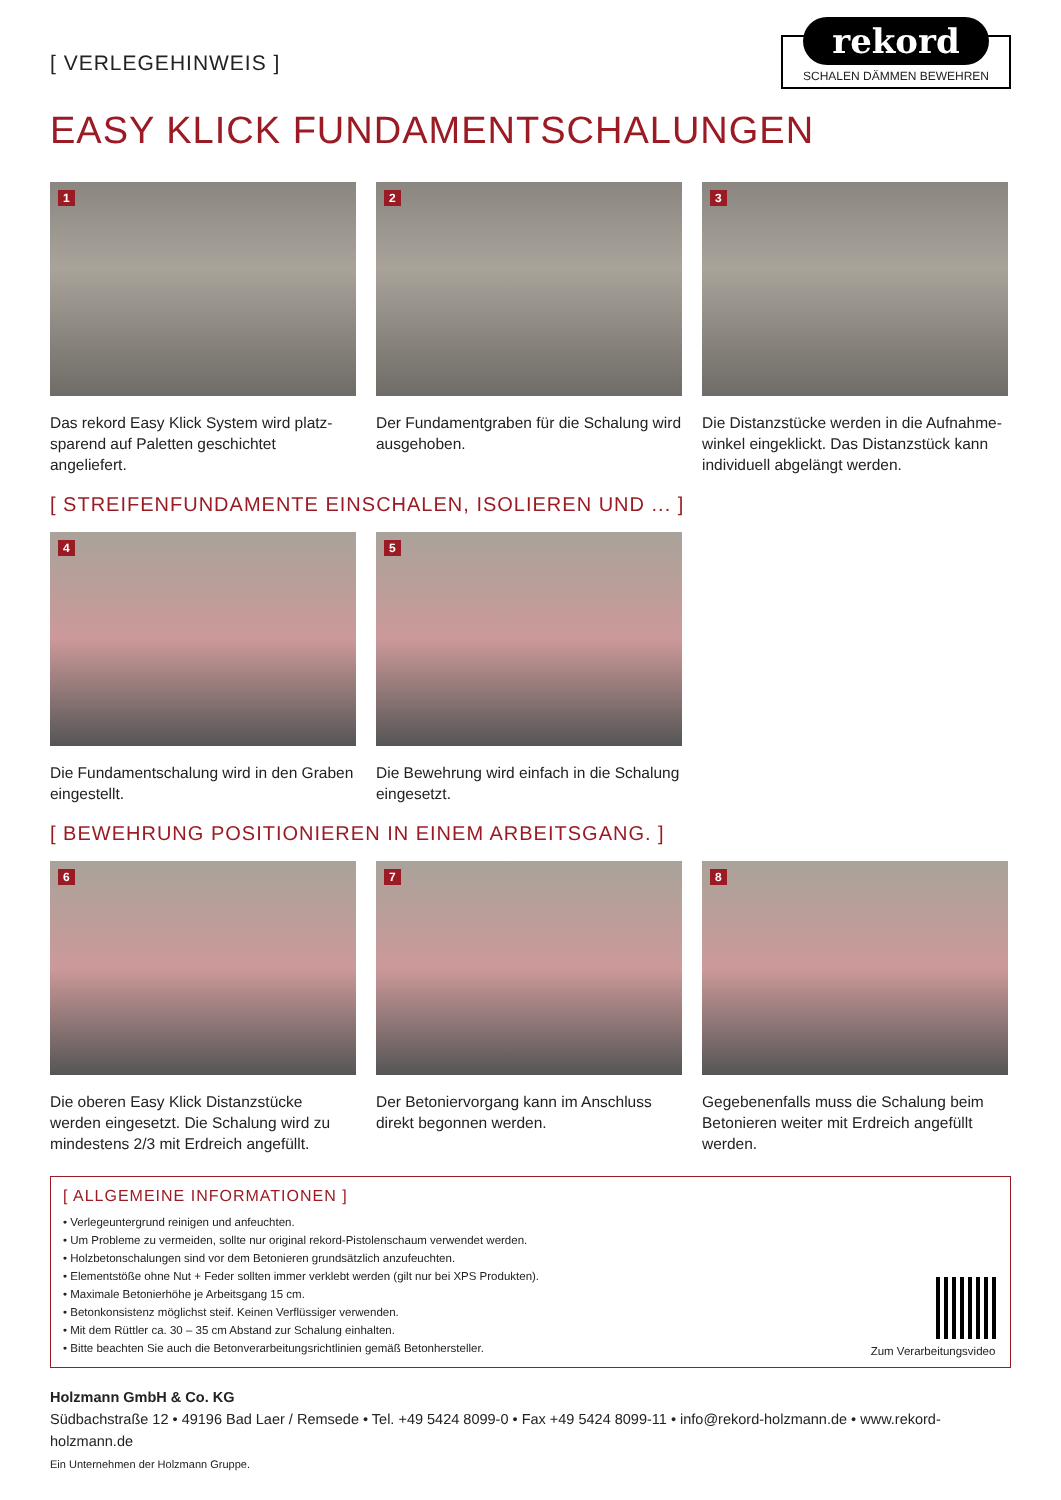[ VERLEGEHINWEIS ]
rekord
SCHALEN DÄMMEN BEWEHREN
EASY KLICK FUNDAMENTSCHALUNGEN
1
Das rekord Easy Klick System wird platz-sparend auf Paletten geschichtet angeliefert.
2
Der Fundamentgraben für die Schalung wird ausgehoben.
3
Die Distanzstücke werden in die Aufnahme-winkel eingeklickt. Das Distanzstück kann individuell abgelängt werden.
[ STREIFENFUNDAMENTE EINSCHALEN, ISOLIEREN UND ... ]
4
Die Fundamentschalung wird in den Graben eingestellt.
5
Die Bewehrung wird einfach in die Schalung eingesetzt.
[ BEWEHRUNG POSITIONIEREN IN EINEM ARBEITSGANG. ]
6
Die oberen Easy Klick Distanzstücke werden eingesetzt. Die Schalung wird zu mindestens 2/3 mit Erdreich angefüllt.
7
Der Betoniervorgang kann im Anschluss direkt begonnen werden.
8
Gegebenenfalls muss die Schalung beim Betonieren weiter mit Erdreich angefüllt werden.
[ ALLGEMEINE INFORMATIONEN ]
• Verlegeuntergrund reinigen und anfeuchten.
• Um Probleme zu vermeiden, sollte nur original rekord-Pistolenschaum verwendet werden.
• Holzbetonschalungen sind vor dem Betonieren grundsätzlich anzufeuchten.
• Elementstöße ohne Nut + Feder sollten immer verklebt werden (gilt nur bei XPS Produkten).
• Maximale Betonierhöhe je Arbeitsgang 15 cm.
• Betonkonsistenz möglichst steif. Keinen Verflüssiger verwenden.
• Mit dem Rüttler ca. 30 – 35 cm Abstand zur Schalung einhalten.
• Bitte beachten Sie auch die Betonverarbeitungsrichtlinien gemäß Betonhersteller.
Zum Verarbeitungsvideo
Holzmann GmbH & Co. KG
Südbachstraße 12 • 49196 Bad Laer / Remsede • Tel. +49 5424 8099-0 • Fax +49 5424 8099-11 • info@rekord-holzmann.de • www.rekord-holzmann.de
Ein Unternehmen der Holzmann Gruppe.